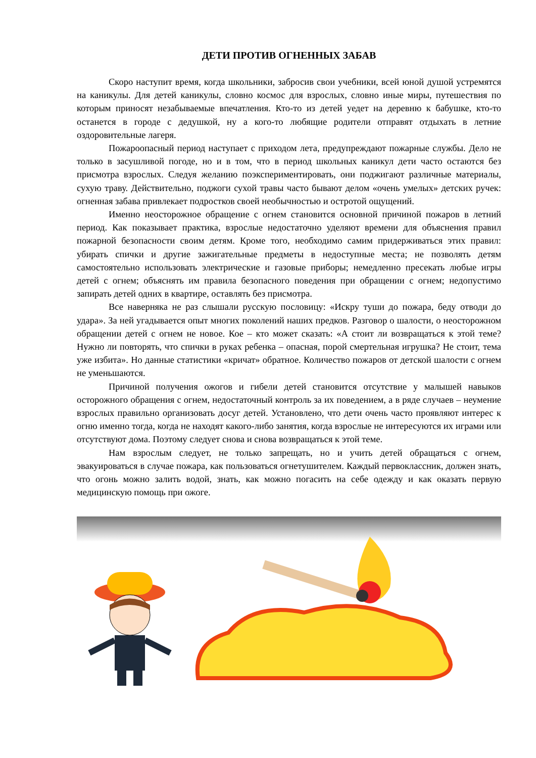ДЕТИ ПРОТИВ ОГНЕННЫХ ЗАБАВ
Скоро наступит время, когда школьники, забросив свои учебники, всей юной душой устремятся на каникулы. Для детей каникулы, словно космос для взрослых, словно иные миры, путешествия по которым приносят незабываемые впечатления. Кто-то из детей уедет на деревню к бабушке, кто-то останется в городе с дедушкой, ну а кого-то любящие родители отправят отдыхать в летние оздоровительные лагеря.
Пожароопасный период наступает с приходом лета, предупреждают пожарные службы. Дело не только в засушливой погоде, но и в том, что в период школьных каникул дети часто остаются без присмотра взрослых. Следуя желанию поэкспериментировать, они поджигают различные материалы, сухую траву. Действительно, поджоги сухой травы часто бывают делом «очень умелых» детских ручек: огненная забава привлекает подростков своей необычностью и остротой ощущений.
Именно неосторожное обращение с огнем становится основной причиной пожаров в летний период. Как показывает практика, взрослые недостаточно уделяют времени для объяснения правил пожарной безопасности своим детям. Кроме того, необходимо самим придерживаться этих правил: убирать спички и другие зажигательные предметы в недоступные места; не позволять детям самостоятельно использовать электрические и газовые приборы; немедленно пресекать любые игры детей с огнем; объяснять им правила безопасного поведения при обращении с огнем; недопустимо запирать детей одних в квартире, оставлять без присмотра.
Все наверняка не раз слышали русскую пословицу: «Искру туши до пожара, беду отводи до удара». За ней угадывается опыт многих поколений наших предков. Разговор о шалости, о неосторожном обращении детей с огнем не новое. Кое – кто может сказать: «А стоит ли возвращаться к этой теме? Нужно ли повторять, что спички в руках ребенка – опасная, порой смертельная игрушка? Не стоит, тема уже избита». Но данные статистики «кричат» обратное. Количество пожаров от детской шалости с огнем не уменьшаются.
Причиной получения ожогов и гибели детей становится отсутствие у малышей навыков осторожного обращения с огнем, недостаточный контроль за их поведением, а в ряде случаев – неумение взрослых правильно организовать досуг детей. Установлено, что дети очень часто проявляют интерес к огню именно тогда, когда не находят какого-либо занятия, когда взрослые не интересуются их играми или отсутствуют дома. Поэтому следует снова и снова возвращаться к этой теме.
Нам взрослым следует, не только запрещать, но и учить детей обращаться с огнем, эвакуироваться в случае пожара, как пользоваться огнетушителем. Каждый первоклассник, должен знать, что огонь можно залить водой, знать, как можно погасить на себе одежду и как оказать первую медицинскую помощь при ожоге.